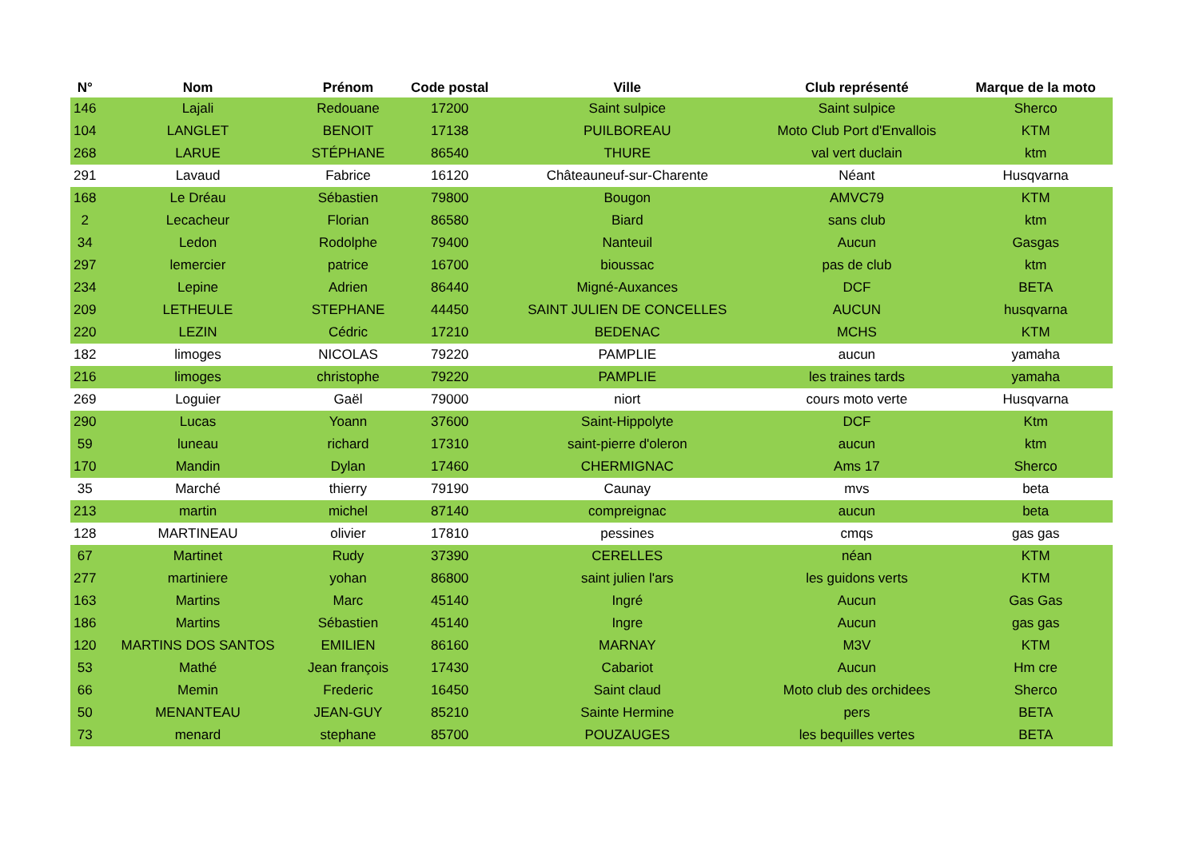| N° | Nom | Prénom | Code postal | Ville | Club représenté | Marque de la moto |
| --- | --- | --- | --- | --- | --- | --- |
| 146 | Lajali | Redouane | 17200 | Saint sulpice | Saint sulpice | Sherco |
| 104 | LANGLET | BENOIT | 17138 | PUILBOREAU | Moto Club Port d'Envallois | KTM |
| 268 | LARUE | STÉPHANE | 86540 | THURE | val vert duclain | ktm |
| 291 | Lavaud | Fabrice | 16120 | Châteauneuf-sur-Charente | Néant | Husqvarna |
| 168 | Le Dréau | Sébastien | 79800 | Bougon | AMVC79 | KTM |
| 2 | Lecacheur | Florian | 86580 | Biard | sans club | ktm |
| 34 | Ledon | Rodolphe | 79400 | Nanteuil | Aucun | Gasgas |
| 297 | lemercier | patrice | 16700 | bioussac | pas de club | ktm |
| 234 | Lepine | Adrien | 86440 | Migné-Auxances | DCF | BETA |
| 209 | LETHEULE | STEPHANE | 44450 | SAINT JULIEN DE CONCELLES | AUCUN | husqvarna |
| 220 | LEZIN | Cédric | 17210 | BEDENAC | MCHS | KTM |
| 182 | limoges | NICOLAS | 79220 | PAMPLIE | aucun | yamaha |
| 216 | limoges | christophe | 79220 | PAMPLIE | les traines tards | yamaha |
| 269 | Loguier | Gaël | 79000 | niort | cours moto verte | Husqvarna |
| 290 | Lucas | Yoann | 37600 | Saint-Hippolyte | DCF | Ktm |
| 59 | luneau | richard | 17310 | saint-pierre d'oleron | aucun | ktm |
| 170 | Mandin | Dylan | 17460 | CHERMIGNAC | Ams 17 | Sherco |
| 35 | Marché | thierry | 79190 | Caunay | mvs | beta |
| 213 | martin | michel | 87140 | compreignac | aucun | beta |
| 128 | MARTINEAU | olivier | 17810 | pessines | cmqs | gas gas |
| 67 | Martinet | Rudy | 37390 | CERELLES | néan | KTM |
| 277 | martiniere | yohan | 86800 | saint julien l'ars | les guidons verts | KTM |
| 163 | Martins | Marc | 45140 | Ingré | Aucun | Gas Gas |
| 186 | Martins | Sébastien | 45140 | Ingre | Aucun | gas gas |
| 120 | MARTINS DOS SANTOS | EMILIEN | 86160 | MARNAY | M3V | KTM |
| 53 | Mathé | Jean françois | 17430 | Cabariot | Aucun | Hm cre |
| 66 | Memin | Frederic | 16450 | Saint claud | Moto club des orchidees | Sherco |
| 50 | MENANTEAU | JEAN-GUY | 85210 | Sainte Hermine | pers | BETA |
| 73 | menard | stephane | 85700 | POUZAUGES | les bequilles vertes | BETA |